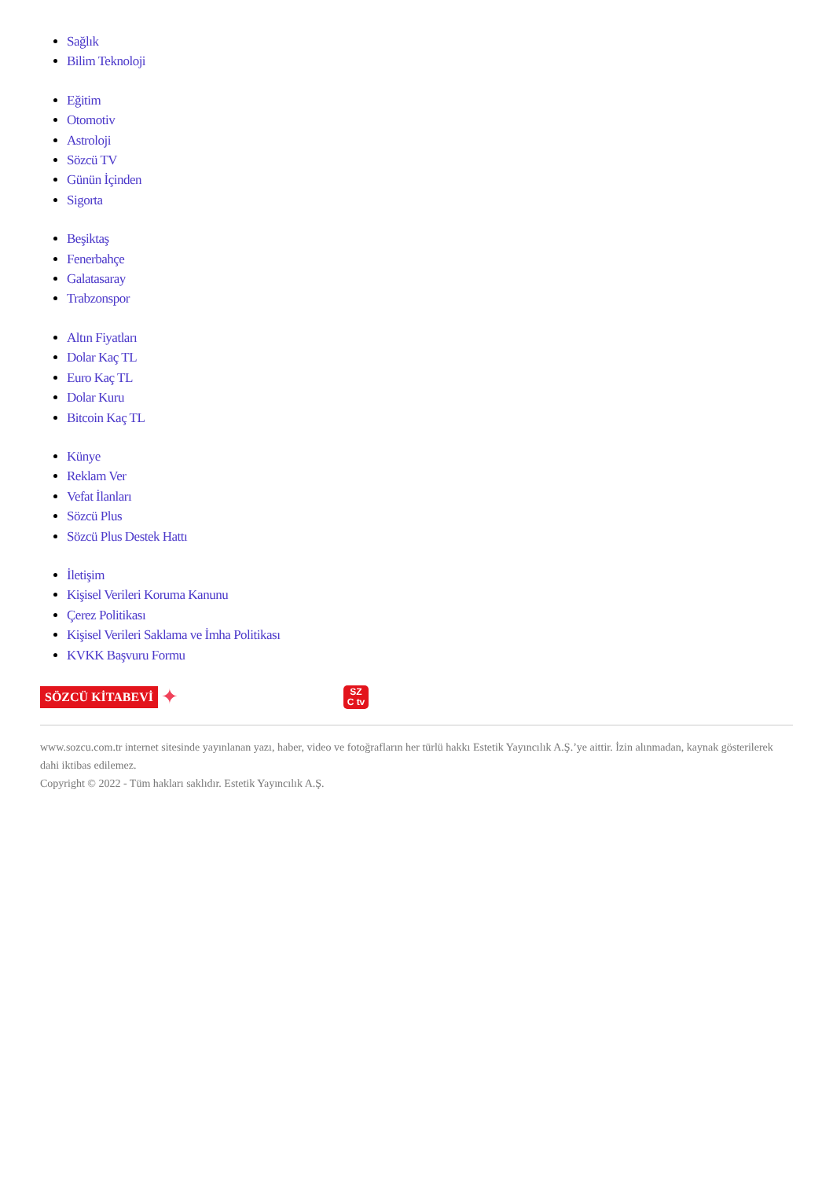Sağlık
Bilim Teknoloji
Eğitim
Otomotiv
Astroloji
Sözcü TV
Günün İçinden
Sigorta
Beşiktaş
Fenerbahçe
Galatasaray
Trabzonspor
Altın Fiyatları
Dolar Kaç TL
Euro Kaç TL
Dolar Kuru
Bitcoin Kaç TL
Künye
Reklam Ver
Vefat İlanları
Sözcü Plus
Sözcü Plus Destek Hattı
İletişim
Kişisel Verileri Koruma Kanunu
Çerez Politikası
Kişisel Verileri Saklama ve İmha Politikası
KVKK Başvuru Formu
SÖZCÜ KİTABEVİ
✦
SZ
C tv
www.sozcu.com.tr internet sitesinde yayınlanan yazı, haber, video ve fotoğrafların her türlü hakkı Estetik Yayıncılık A.Ş.’ye aittir. İzin alınmadan, kaynak gösterilerek dahi iktibas edilemez.
Copyright © 2022 - Tüm hakları saklıdır. Estetik Yayıncılık A.Ş.